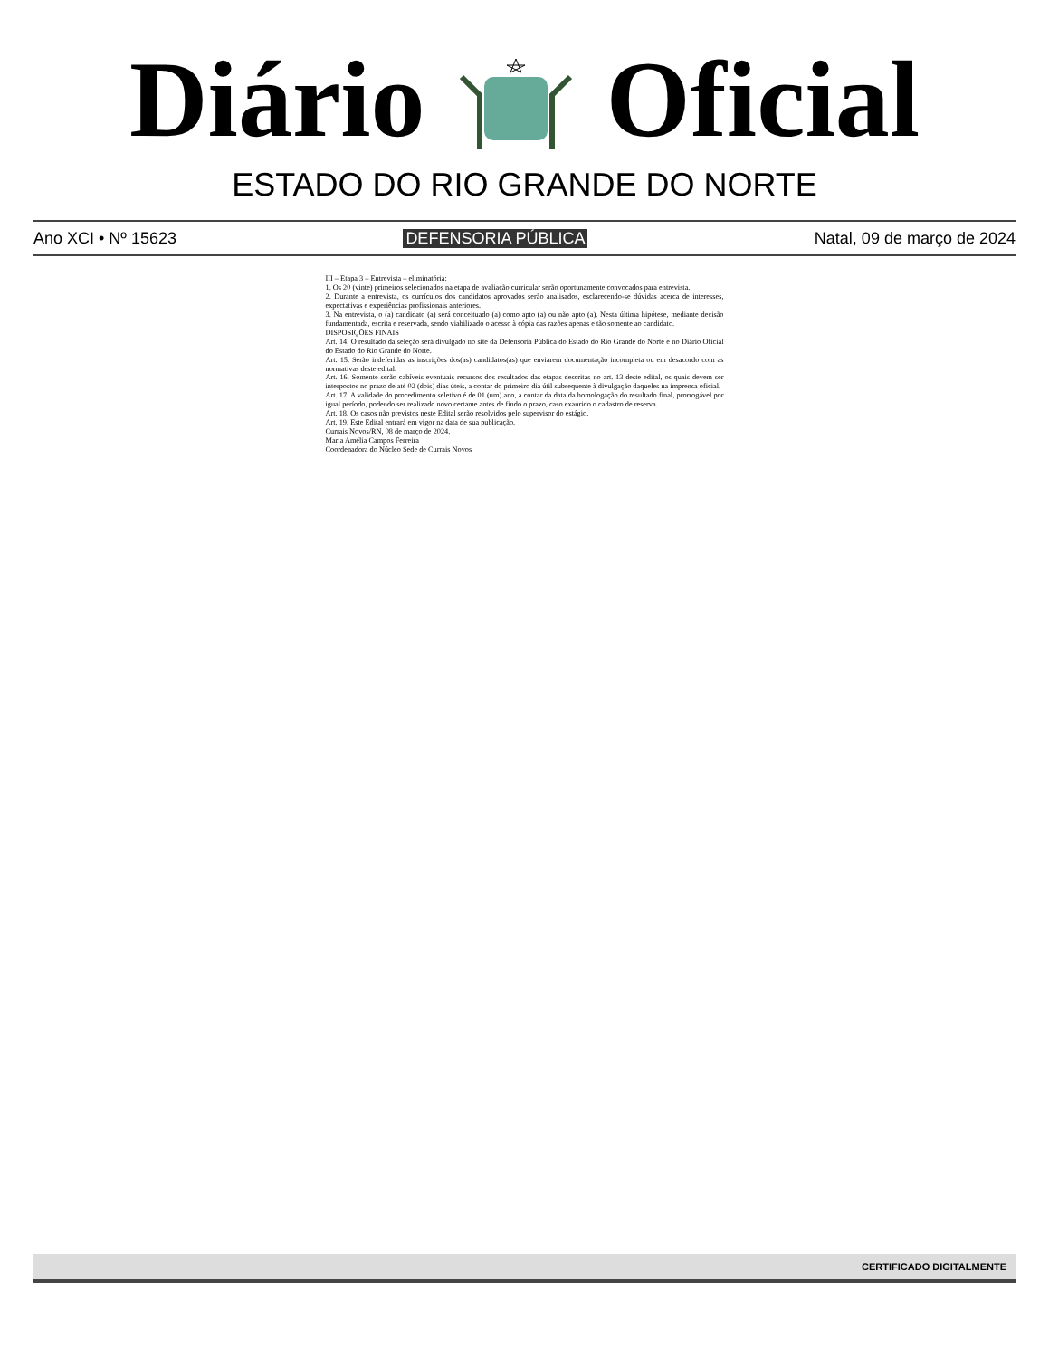Diário Oficial
ESTADO DO RIO GRANDE DO NORTE
Ano XCI • Nº 15623 DEFENSORIA PÚBLICA Natal, 09 de março de 2024
III – Etapa 3 – Entrevista – eliminatória:
1. Os 20 (vinte) primeiros selecionados na etapa de avaliação curricular serão oportunamente convocados para entrevista.
2. Durante a entrevista, os currículos dos candidatos aprovados serão analisados, esclarecendo-se dúvidas acerca de interesses, expectativas e experiências profissionais anteriores.
3. Na entrevista, o (a) candidato (a) será conceituado (a) como apto (a) ou não apto (a). Nesta última hipótese, mediante decisão fundamentada, escrita e reservada, sendo viabilizado o acesso à cópia das razões apenas e tão somente ao candidato.
DISPOSIÇÕES FINAIS
Art. 14. O resultado da seleção será divulgado no site da Defensoria Pública do Estado do Rio Grande do Norte e no Diário Oficial do Estado do Rio Grande do Norte.
Art. 15. Serão indeferidas as inscrições dos(as) candidatos(as) que enviarem documentação incompleta ou em desacordo com as normativas deste edital.
Art. 16. Somente serão cabíveis eventuais recursos dos resultados das etapas descritas no art. 13 deste edital, os quais devem ser interpostos no prazo de até 02 (dois) dias úteis, a contar do primeiro dia útil subsequente à divulgação daqueles na imprensa oficial.
Art. 17. A validade do procedimento seletivo é de 01 (um) ano, a contar da data da homologação do resultado final, prorrogável por igual período, podendo ser realizado novo certame antes de findo o prazo, caso exaurido o cadastro de reserva.
Art. 18. Os casos não previstos neste Edital serão resolvidos pelo supervisor do estágio.
Art. 19. Este Edital entrará em vigor na data de sua publicação.
Currais Novos/RN, 08 de março de 2024.
Maria Amélia Campos Ferreira
Coordenadora do Núcleo Sede de Currais Novos
CERTIFICADO DIGITALMENTE